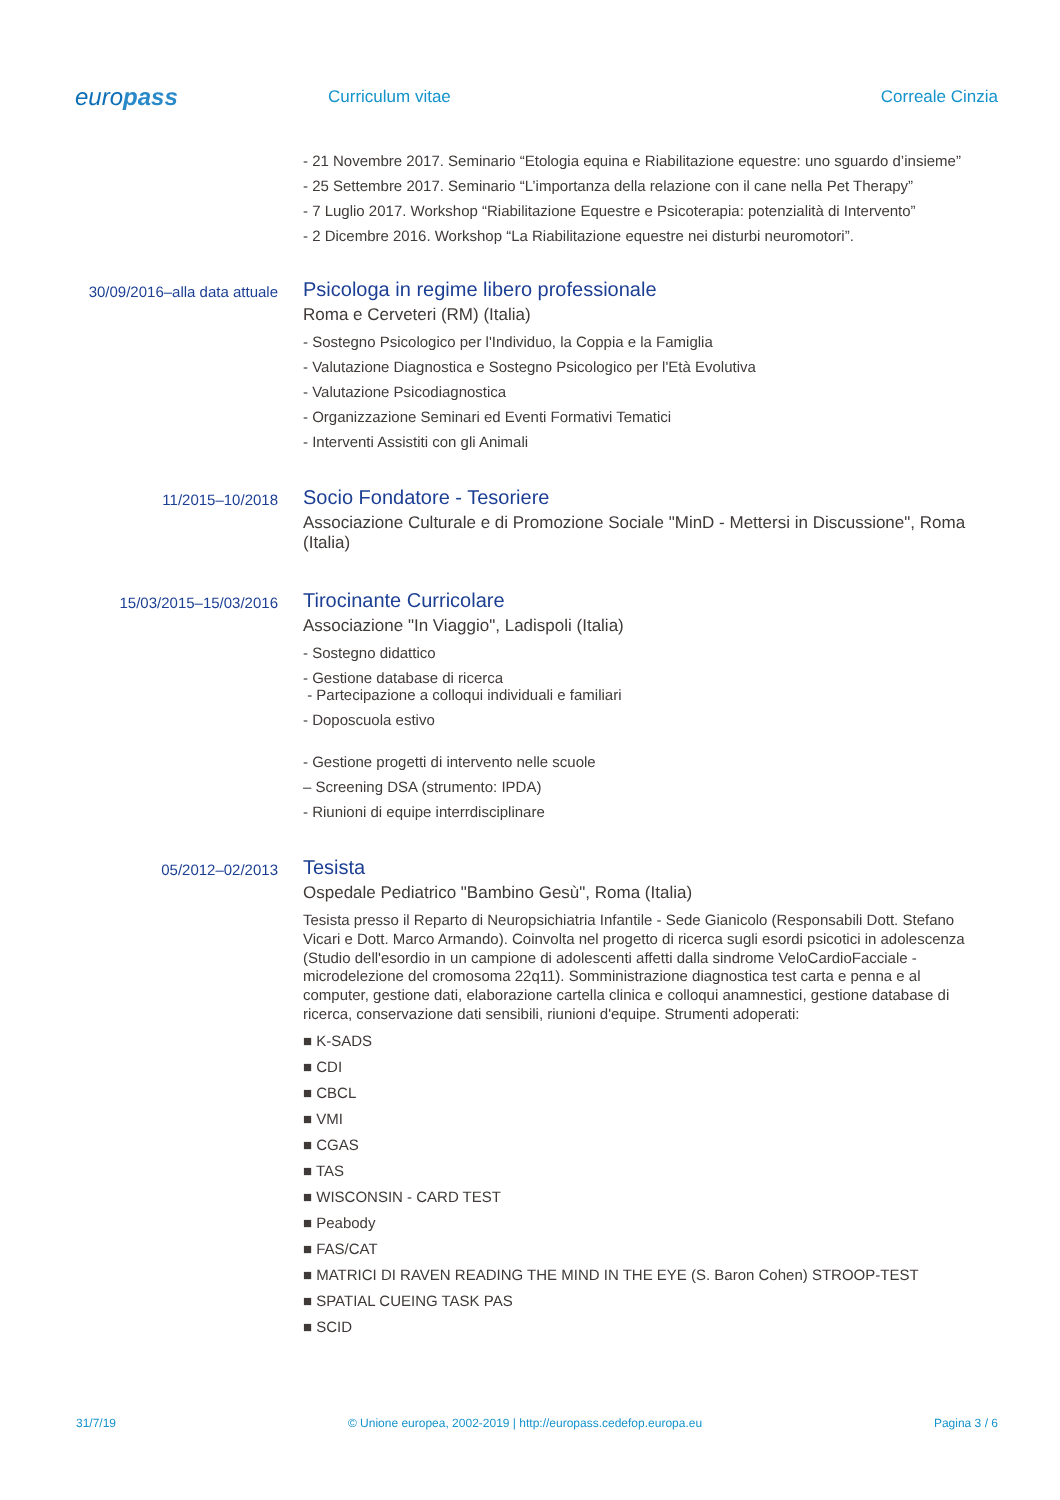europass
Curriculum vitae Correale Cinzia
- 21 Novembre 2017. Seminario “Etologia equina e Riabilitazione equestre: uno sguardo d’insieme”
- 25 Settembre 2017. Seminario “L’importanza della relazione con il cane nella Pet Therapy”
- 7 Luglio 2017. Workshop “Riabilitazione Equestre e Psicoterapia: potenzialità di Intervento”
- 2 Dicembre 2016. Workshop “La Riabilitazione equestre nei disturbi neuromotori”.
30/09/2016–alla data attuale
Psicologa in regime libero professionale
Roma e Cerveteri (RM) (Italia)
- Sostegno Psicologico per l'Individuo, la Coppia e la Famiglia
- Valutazione Diagnostica e Sostegno Psicologico per l'Età Evolutiva
- Valutazione Psicodiagnostica
- Organizzazione Seminari ed Eventi Formativi Tematici
- Interventi Assistiti con gli Animali
11/2015–10/2018
Socio Fondatore - Tesoriere
Associazione Culturale e di Promozione Sociale "MinD - Mettersi in Discussione", Roma (Italia)
15/03/2015–15/03/2016
Tirocinante Curricolare
Associazione "In Viaggio", Ladispoli (Italia)
- Sostegno didattico
- Gestione database di ricerca
- Partecipazione a colloqui individuali e familiari
- Doposcuola estivo
- Gestione progetti di intervento nelle scuole
– Screening DSA (strumento: IPDA)
- Riunioni di equipe interrdisciplinare
05/2012–02/2013
Tesista
Ospedale Pediatrico "Bambino Gesù", Roma (Italia)
Tesista presso il Reparto di Neuropsichiatria Infantile - Sede Gianicolo (Responsabili Dott. Stefano Vicari e Dott. Marco Armando). Coinvolta nel progetto di ricerca sugli esordi psicotici in adolescenza (Studio dell'esordio in un campione di adolescenti affetti dalla sindrome VeloCardioFacciale - microdelezione del cromosoma 22q11). Somministrazione diagnostica test carta e penna e al computer, gestione dati, elaborazione cartella clinica e colloqui anamnestici, gestione database di ricerca, conservazione dati sensibili, riunioni d'equipe. Strumenti adoperati:
■ K-SADS
■ CDI
■ CBCL
■ VMI
■ CGAS
■ TAS
■ WISCONSIN - CARD TEST
■ Peabody
■ FAS/CAT
■ MATRICI DI RAVEN READING THE MIND IN THE EYE (S. Baron Cohen) STROOP-TEST
■ SPATIAL CUEING TASK PAS
■ SCID
31/7/19 © Unione europea, 2002-2019 | http://europass.cedefop.europa.eu Pagina 3 / 6